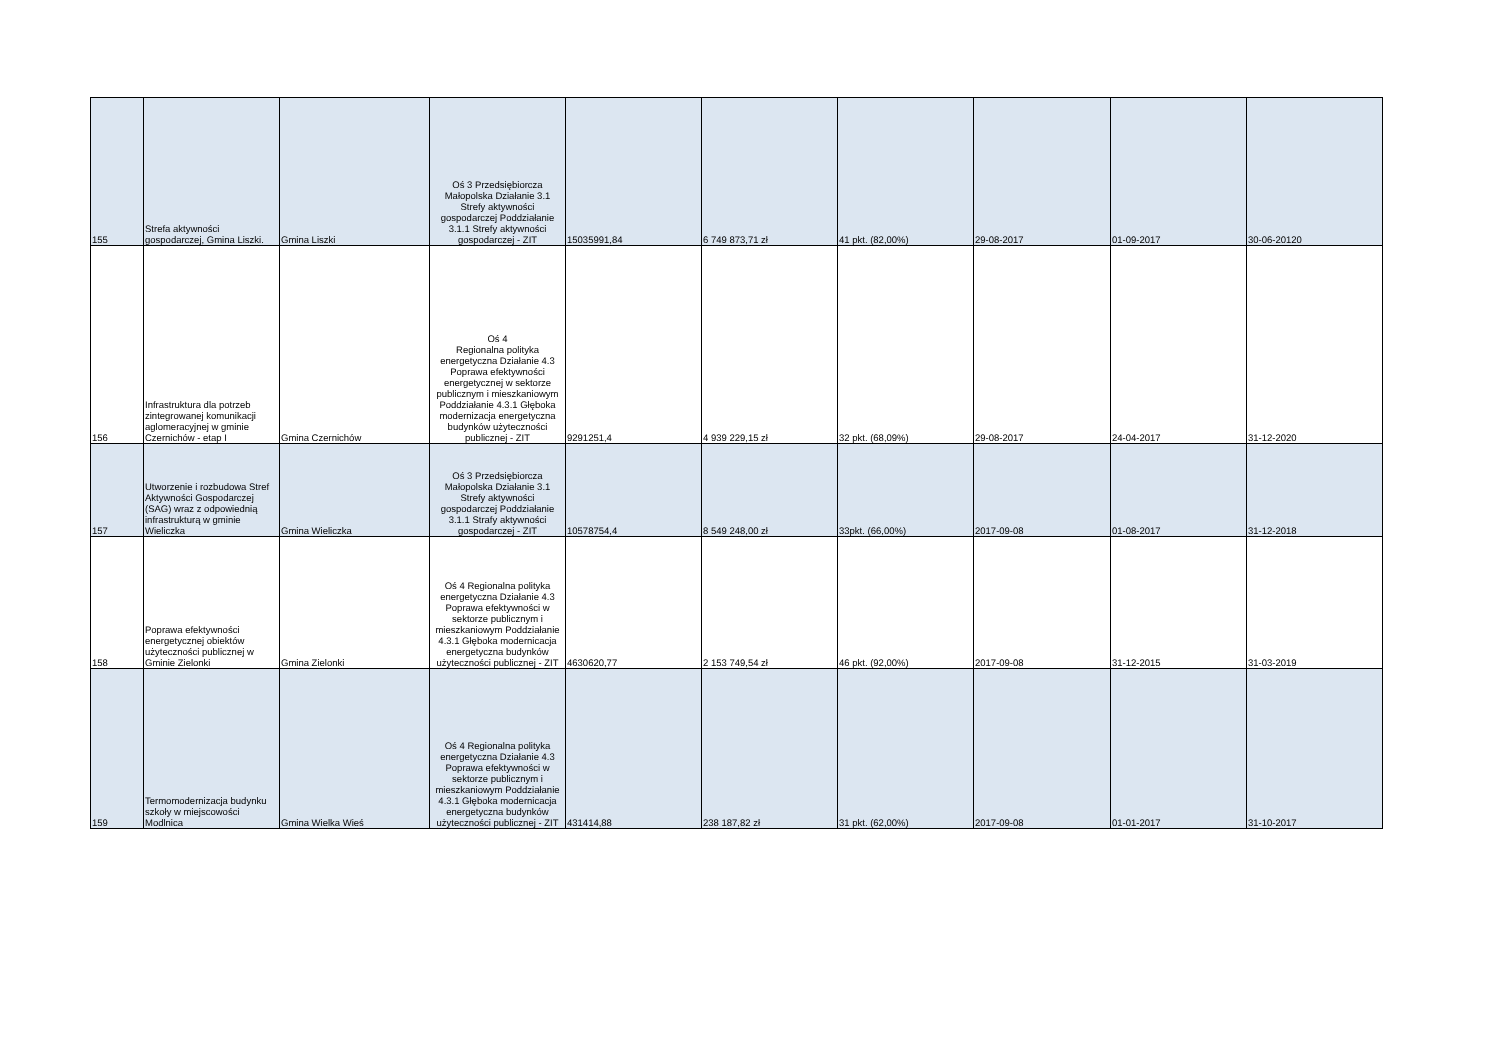| 155 | Strefa aktywności gospodarczej, Gmina Liszki. | Gmina Liszki | Oś 3 Przedsiębiorcza Małopolska Działanie 3.1 Strefy aktywności gospodarczej Poddziałanie 3.1.1 Strefy aktywności gospodarczej - ZIT | 15035991,84 | 6 749 873,71 zł | 41 pkt. (82,00%) | 29-08-2017 | 01-09-2017 | 30-06-20120 |
| 156 | Infrastruktura dla potrzeb zintegrowanej komunikacji aglomeracyjnej w gminie Czernichów - etap I | Gmina Czernichów | Oś 4 Regionalna polityka energetyczna Działanie 4.3 Poprawa efektywności energetycznej w sektorze publicznym i mieszkaniowym Poddziałanie 4.3.1 Głęboka modernizacja energetyczna budynków użyteczności publicznej - ZIT | 9291251,4 | 4 939 229,15 zł | 32 pkt. (68,09%) | 29-08-2017 | 24-04-2017 | 31-12-2020 |
| 157 | Utworzenie i rozbudowa Stref Aktywności Gospodarczej (SAG) wraz z odpowiednią infrastrukturą w gminie Wieliczka | Gmina Wieliczka | Oś 3 Przedsiębiorcza Małopolska Działanie 3.1 Strefy aktywności gospodarczej Poddziałanie 3.1.1 Strafy aktywności gospodarczej - ZIT | 10578754,4 | 8 549 248,00 zł | 33pkt. (66,00%) | 2017-09-08 | 01-08-2017 | 31-12-2018 |
| 158 | Poprawa efektywności energetycznej obiektów użyteczności publicznej w Gminie Zielonki | Gmina Zielonki | Oś 4 Regionalna polityka energetyczna Działanie 4.3 Poprawa efektywności w sektorze publicznym i mieszkaniowym Poddziałanie 4.3.1 Głęboka modernicacja energetyczna budynków użyteczności publicznej - ZIT | 4630620,77 | 2 153 749,54 zł | 46 pkt. (92,00%) | 2017-09-08 | 31-12-2015 | 31-03-2019 |
| 159 | Termomodernizacja budynku szkoły w miejscowości Modlnica | Gmina Wielka Wieś | Oś 4 Regionalna polityka energetyczna Działanie 4.3 Poprawa efektywności w sektorze publicznym i mieszkaniowym Poddziałanie 4.3.1 Głęboka modernicacja energetyczna budynków użyteczności publicznej - ZIT | 431414,88 | 238 187,82 zł | 31 pkt. (62,00%) | 2017-09-08 | 01-01-2017 | 31-10-2017 |